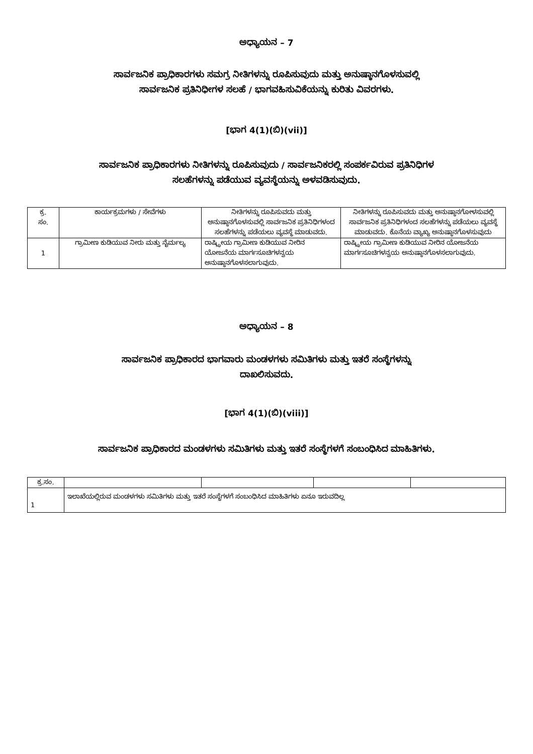ಅಧ್ಯಾಯನ – 7
ಸಾರ್ವಜನಿಕ ಪ್ರಾಧಿಕಾರಗಳು ಸಮಗ್ರ ನೀತಿಗಳನ್ನು ರೂಪಿಸುವುದು ಮತ್ತು ಅನುಷ್ಠಾನಗೊಳಸುವಲ್ಲಿ
ಸಾರ್ವಜನಿಕ ಪ್ರತಿನಿಧೀಗಳ ಸಲಹೆ / ಭಾಗವಹಿಸುವಿಕೆಯನ್ನು ಕುರಿತು ವಿವರಗಳು.
[ಭಾಗ 4(1)(ಬಿ)(vii)]
ಸಾರ್ವಜನಿಕ ಪ್ರಾಧಿಕಾರಗಳು ನೀತಿಗಳನ್ನು ರೂಪಿಸುವುದು / ಸಾರ್ವಜನಿಕರಲ್ಲಿ ಸಂಪರ್ಕವಿರುವ ಪ್ರತಿನಿಧಿಗಳ
ಸಲಹೆಗಳನ್ನು ಪಡೆಯುವ ವ್ಯವಸ್ಥೆಯನ್ನು ಅಳವಡಿಸುವುದು.
| ಕ್ರ. ಸಂ. | ಕಾರ್ಯಕ್ರಮಗಳು / ಸೇವೆಗಳು | ನೀತಿಗಳನ್ನು ರೂಪಿಸುವದು ಮತ್ತು ಅನುಷ್ಠಾನಗೊಳಸುವಲ್ಲಿ ಸಾರ್ವಜನಿಕ ಪ್ರತಿನಿಧಿಗಳಂದ ಸಲಹೆಗಳನ್ನು ಪಡೆಯಲು ವ್ಯವಸ್ಥೆ ಮಾಡುವದು. | ನೀತಿಗಳನ್ನು ರೂಪಿಸುವದು ಮತ್ತು ಅನುಷ್ಠಾನಗೋಳಸುವಲ್ಲಿ ಸಾರ್ವಜನಿಕ ಪ್ರತಿನಿಧಿಗಳಂದ ಸಲಹೆಗಳನ್ನು ಪಡೆಯಲು ವ್ಯವಸ್ಥೆ ಮಾಡುವದು. ಕೊನೆಯ ವ್ಯಾಖ್ಯ ಅನುಷ್ಠಾನಗೊಳಸುವುದು |
| --- | --- | --- | --- |
| 1 | ಗ್ರಾಮೀಣ ಕುಡಿಯುವ ನೀರು ಮತ್ತು ನೈರ್ಮಲ್ಯ | ರಾಷ್ಟ್ರೀಯ ಗ್ರಾಮೀಣ ಕುಡಿಯುವ ನೀರಿನ ಯೋಜನೆಯ ಮಾರ್ಗಸೂಚಿಗಳನ್ವಯ ಅನುಷ್ಠಾನಗೊಳಸಲಾಗುವುದು. | ರಾಷ್ಟ್ರೀಯ ಗ್ರಾಮೀಣ ಕುಡಿಯುವ ನೀರಿನ ಯೋಜನೆಯ ಮಾರ್ಗಸೂಚಿಗಳನ್ವಯ ಅನುಷ್ಠಾನಗೊಳಸಲಾಗುವುದು. |
ಅಧ್ಯಾಯನ – 8
ಸಾರ್ವಜನಿಕ ಪ್ರಾಧಿಕಾರದ ಭಾಗವಾರು ಮಂಡಳಗಳು ಸಮಿತಿಗಳು ಮತ್ತು ಇತರೆ ಸಂಸ್ಥೆಗಳನ್ನು
ದಾಖಲಿಸುವದು.
[ಭಾಗ 4(1)(ಬಿ)(viii)]
ಸಾರ್ವಜನಿಕ ಪ್ರಾಧಿಕಾರದ ಮಂಡಳಗಳು ಸಮಿತಿಗಳು ಮತ್ತು ಇತರೆ ಸಂಸ್ಥೆಗಳಗೆ ಸಂಬಂಧಿಸಿದ ಮಾಹಿತಿಗಳು.
| ಕ್ರ.ಸಂ. | | | | |
| --- | --- | --- | --- | --- |
| 1 | ಇಲಾಖೆಯಲ್ಲಿರುವ ಮಂಡಳಗಳು ಸಮಿತಿಗಳು ಮತ್ತು ಇತರೆ ಸಂಸ್ಥೆಗಳಗೆ ಸಂಬಂಧಿಸಿದ ಮಾಹಿತಿಗಳು ಏನೂ ಇರುವದಿಲ್ಲ | | | |